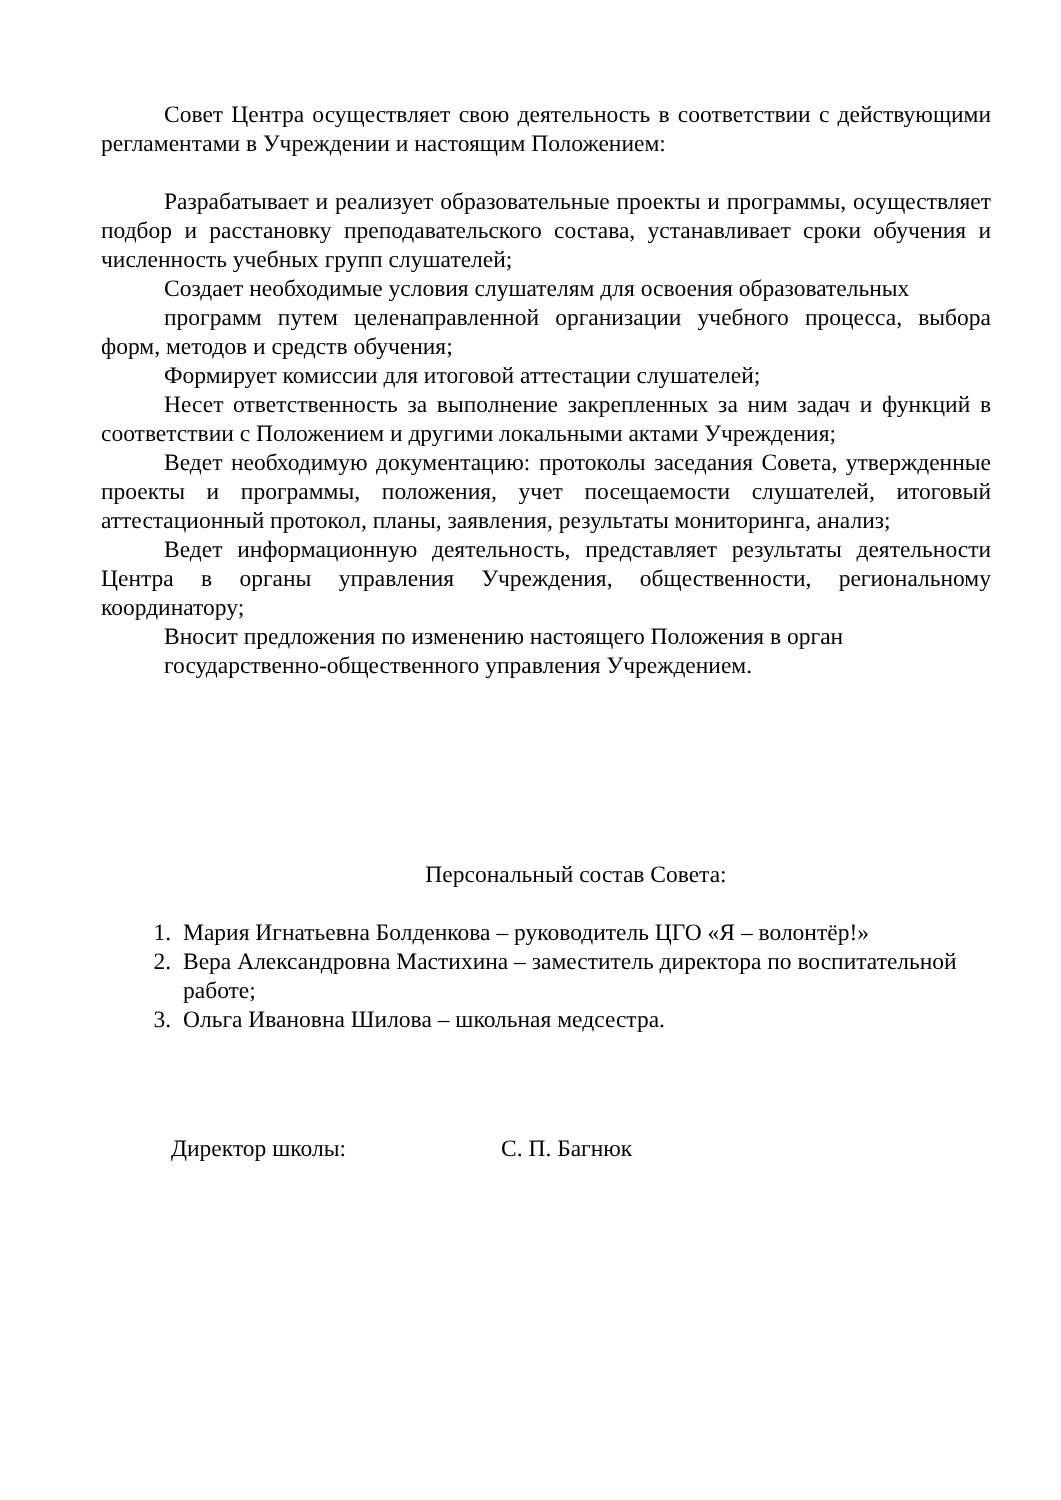Совет Центра осуществляет свою деятельность в соответствии с действующими регламентами в Учреждении и настоящим Положением:
Разрабатывает и реализует образовательные проекты и программы, осуществляет подбор и расстановку преподавательского состава, устанавливает сроки обучения и численность учебных групп слушателей;
Создает необходимые условия слушателям для освоения образовательных
программ путем целенаправленной организации учебного процесса, выбора форм, методов и средств обучения;
Формирует комиссии для итоговой аттестации слушателей;
Несет ответственность за выполнение закрепленных за ним задач и функций в соответствии с Положением и другими локальными актами Учреждения;
Ведет необходимую документацию: протоколы заседания Совета, утвержденные проекты и программы, положения, учет посещаемости слушателей, итоговый аттестационный протокол, планы, заявления, результаты мониторинга, анализ;
Ведет информационную деятельность, представляет результаты деятельности Центра в органы управления Учреждения, общественности, региональному координатору;
Вносит предложения по изменению настоящего Положения в орган государственно-общественного управления Учреждением.
Персональный состав Совета:
1. Мария Игнатьевна Болденкова – руководитель ЦГО «Я – волонтёр!»
2. Вера Александровна Мастихина – заместитель директора по воспитательной работе;
3. Ольга Ивановна Шилова – школьная медсестра.
Директор школы: С. П. Багнюк